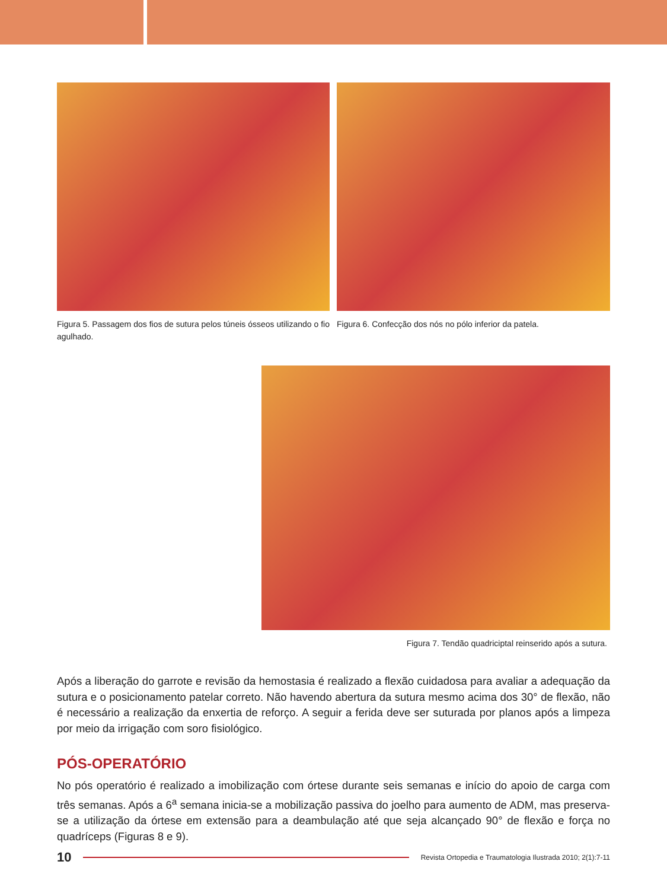Figura 5. Passagem dos fios de sutura pelos túneis ósseos utilizando o fio agulhado.
Figura 6. Confecção dos nós no pólo inferior da patela.
Figura 7. Tendão quadriciptal reinserido após a sutura.
Após a liberação do garrote e revisão da hemostasia é realizado a flexão cuidadosa para avaliar a adequação da sutura e o posicionamento patelar correto. Não havendo abertura da sutura mesmo acima dos 30° de flexão, não é necessário a realização da enxertia de reforço. A seguir a ferida deve ser suturada por planos após a limpeza por meio da irrigação com soro fisiológico.
PÓS-OPERATÓRIO
No pós operatório é realizado a imobilização com órtese durante seis semanas e início do apoio de carga com três semanas. Após a 6<sup>a</sup> semana inicia-se a mobilização passiva do joelho para aumento de ADM, mas preserva-se a utilização da órtese em extensão para a deambulação até que seja alcançado 90° de flexão e força no quadríceps (Figuras 8 e 9).
10
Revista Ortopedia e Traumatologia Ilustrada 2010; 2(1):7-11